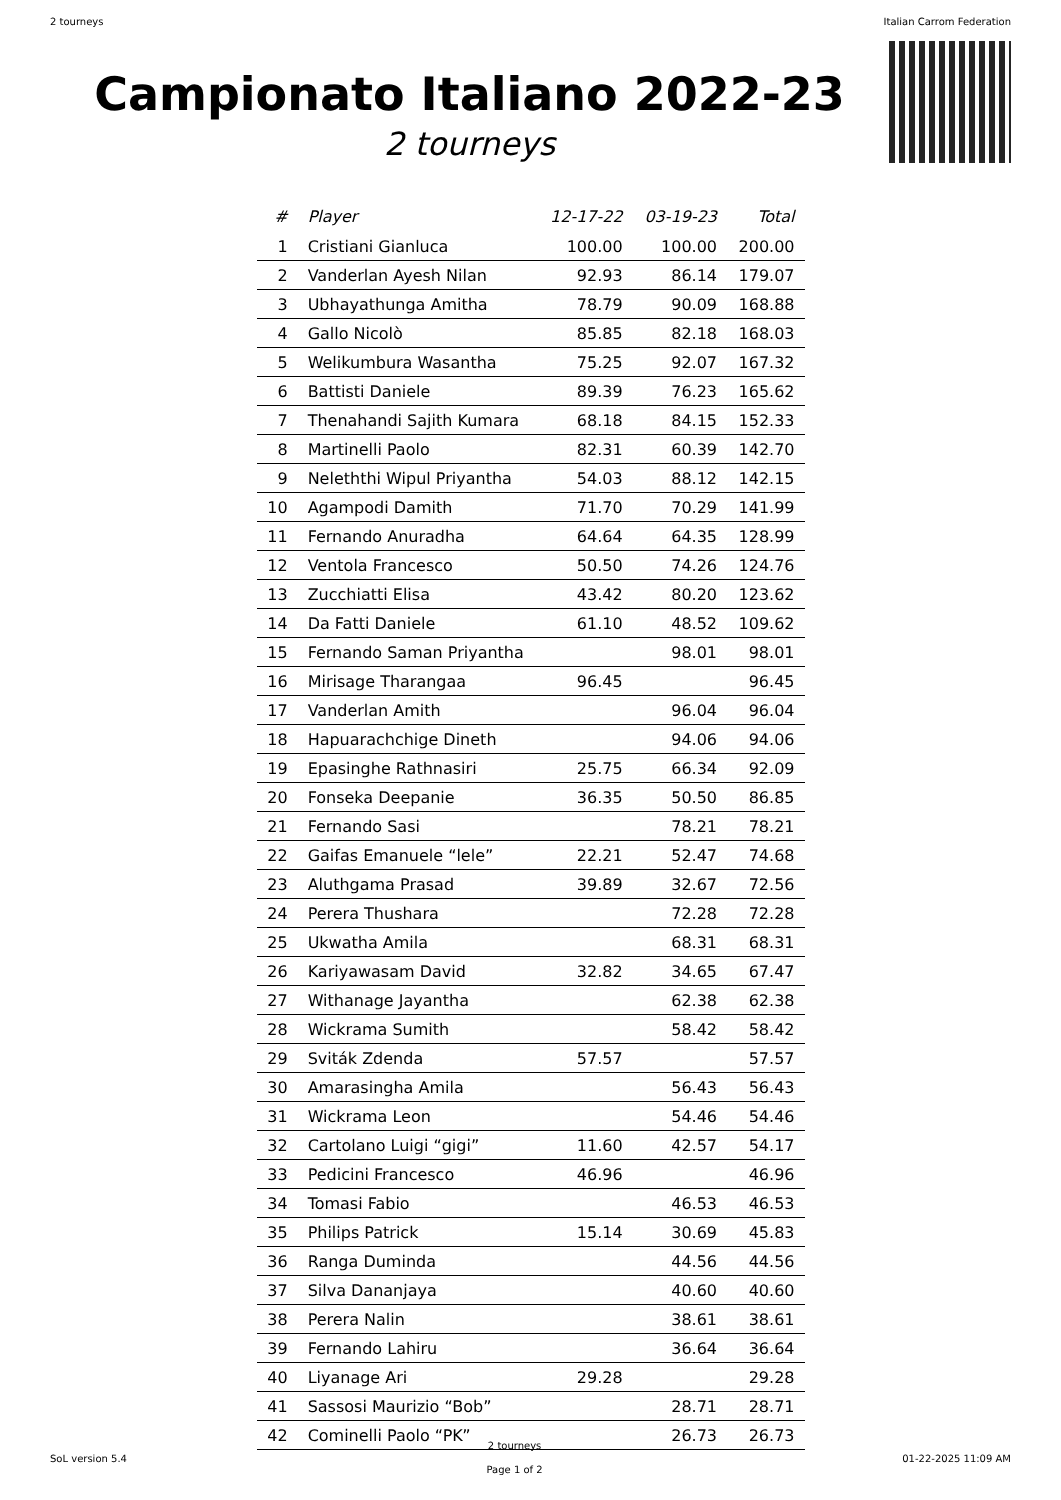2 tourneys Italian Carrom Federation
Campionato Italiano 2022-23
2 tourneys
| # | Player | 12-17-22 | 03-19-23 | Total |
| --- | --- | --- | --- | --- |
| 1 | Cristiani Gianluca | 100.00 | 100.00 | 200.00 |
| 2 | Vanderlan Ayesh Nilan | 92.93 | 86.14 | 179.07 |
| 3 | Ubhayathunga Amitha | 78.79 | 90.09 | 168.88 |
| 4 | Gallo Nicolò | 85.85 | 82.18 | 168.03 |
| 5 | Welikumbura Wasantha | 75.25 | 92.07 | 167.32 |
| 6 | Battisti Daniele | 89.39 | 76.23 | 165.62 |
| 7 | Thenahandi Sajith Kumara | 68.18 | 84.15 | 152.33 |
| 8 | Martinelli Paolo | 82.31 | 60.39 | 142.70 |
| 9 | Neleththi Wipul Priyantha | 54.03 | 88.12 | 142.15 |
| 10 | Agampodi Damith | 71.70 | 70.29 | 141.99 |
| 11 | Fernando Anuradha | 64.64 | 64.35 | 128.99 |
| 12 | Ventola Francesco | 50.50 | 74.26 | 124.76 |
| 13 | Zucchiatti Elisa | 43.42 | 80.20 | 123.62 |
| 14 | Da Fatti Daniele | 61.10 | 48.52 | 109.62 |
| 15 | Fernando Saman Priyantha | | 98.01 | 98.01 |
| 16 | Mirisage Tharangaa | 96.45 | | 96.45 |
| 17 | Vanderlan Amith | | 96.04 | 96.04 |
| 18 | Hapuarachchige Dineth | | 94.06 | 94.06 |
| 19 | Epasinghe Rathnasiri | 25.75 | 66.34 | 92.09 |
| 20 | Fonseka Deepanie | 36.35 | 50.50 | 86.85 |
| 21 | Fernando Sasi | | 78.21 | 78.21 |
| 22 | Gaifas Emanuele “lele” | 22.21 | 52.47 | 74.68 |
| 23 | Aluthgama Prasad | 39.89 | 32.67 | 72.56 |
| 24 | Perera Thushara | | 72.28 | 72.28 |
| 25 | Ukwatha Amila | | 68.31 | 68.31 |
| 26 | Kariyawasam David | 32.82 | 34.65 | 67.47 |
| 27 | Withanage Jayantha | | 62.38 | 62.38 |
| 28 | Wickrama Sumith | | 58.42 | 58.42 |
| 29 | Sviták Zdenda | 57.57 | | 57.57 |
| 30 | Amarasingha Amila | | 56.43 | 56.43 |
| 31 | Wickrama Leon | | 54.46 | 54.46 |
| 32 | Cartolano Luigi “gigi” | 11.60 | 42.57 | 54.17 |
| 33 | Pedicini Francesco | 46.96 | | 46.96 |
| 34 | Tomasi Fabio | | 46.53 | 46.53 |
| 35 | Philips Patrick | 15.14 | 30.69 | 45.83 |
| 36 | Ranga Duminda | | 44.56 | 44.56 |
| 37 | Silva Dananjaya | | 40.60 | 40.60 |
| 38 | Perera Nalin | | 38.61 | 38.61 |
| 39 | Fernando Lahiru | | 36.64 | 36.64 |
| 40 | Liyanage Ari | 29.28 | | 29.28 |
| 41 | Sassosi Maurizio “Bob” | | 28.71 | 28.71 |
| 42 | Cominelli Paolo “PK” | | 26.73 | 26.73 |
SoL version 5.4
2 tourneys
Page 1 of 2
01-22-2025 11:09 AM